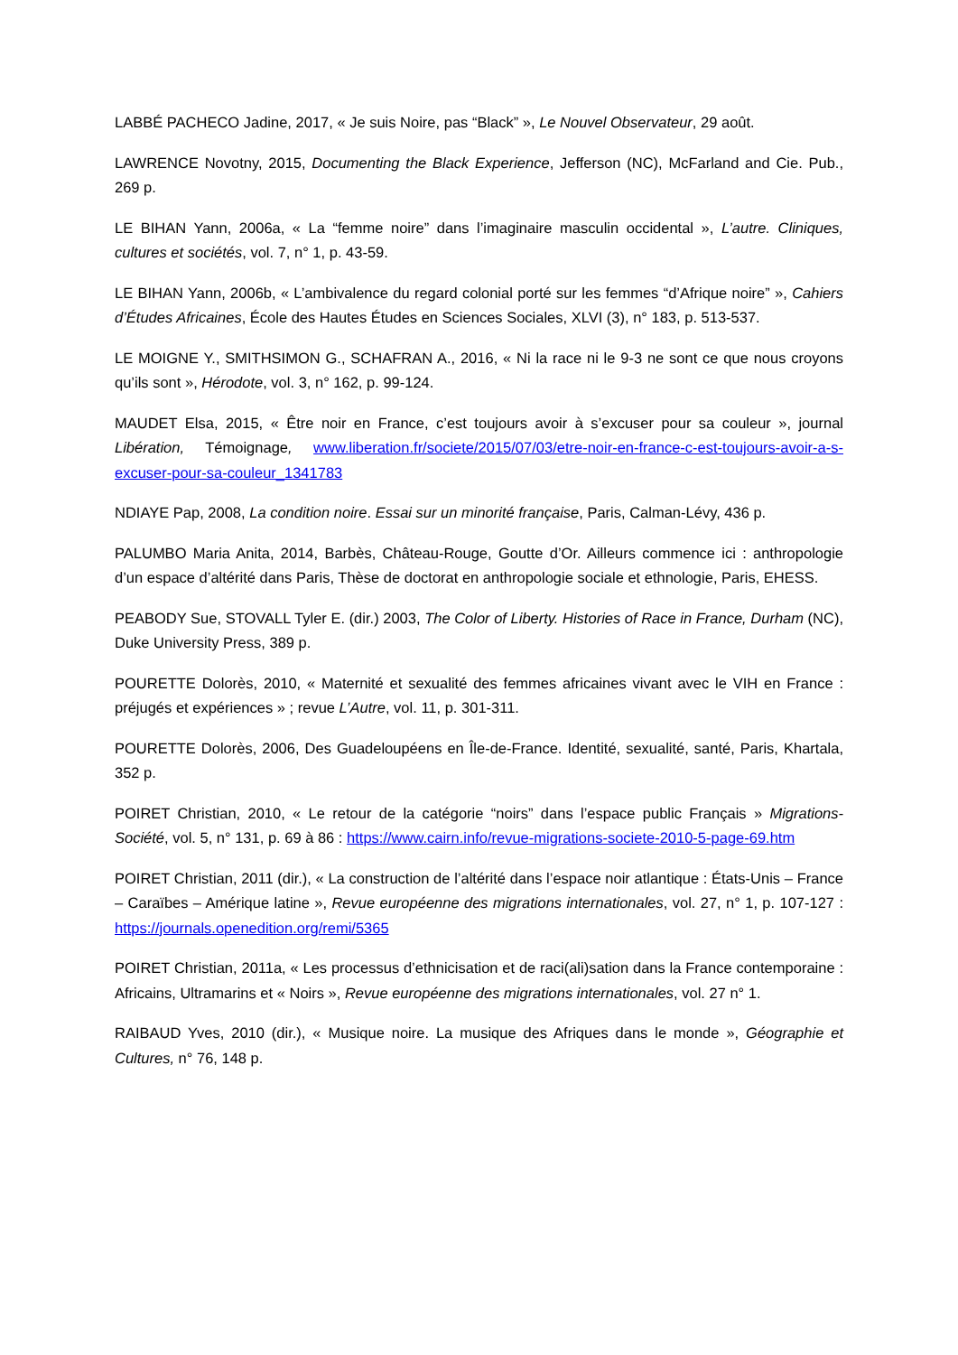LABBÉ PACHECO Jadine, 2017, « Je suis Noire, pas “Black” », Le Nouvel Observateur, 29 août.
LAWRENCE Novotny, 2015, Documenting the Black Experience, Jefferson (NC), McFarland and Cie. Pub., 269 p.
LE BIHAN Yann, 2006a, « La “femme noire” dans l’imaginaire masculin occidental », L’autre. Cliniques, cultures et sociétés, vol. 7, n° 1, p. 43-59.
LE BIHAN Yann, 2006b, « L’ambivalence du regard colonial porté sur les femmes “d’Afrique noire” », Cahiers d’Études Africaines, École des Hautes Études en Sciences Sociales, XLVI (3), n° 183, p. 513-537.
LE MOIGNE Y., SMITHSIMON G., SCHAFRAN A., 2016, « Ni la race ni le 9-3 ne sont ce que nous croyons qu’ils sont », Hérodote, vol. 3, n° 162, p. 99-124.
MAUDET Elsa, 2015, « Être noir en France, c’est toujours avoir à s’excuser pour sa couleur », journal Libération, Témoignage, www.liberation.fr/societe/2015/07/03/etre-noir-en-france-c-est-toujours-avoir-a-s-excuser-pour-sa-couleur_1341783
NDIAYE Pap, 2008, La condition noire. Essai sur un minorité française, Paris, Calman-Lévy, 436 p.
PALUMBO Maria Anita, 2014, Barbès, Château-Rouge, Goutte d’Or. Ailleurs commence ici : anthropologie d’un espace d’altérité dans Paris, Thèse de doctorat en anthropologie sociale et ethnologie, Paris, EHESS.
PEABODY Sue, STOVALL Tyler E. (dir.) 2003, The Color of Liberty. Histories of Race in France, Durham (NC), Duke University Press, 389 p.
POURETTE Dolorès, 2010, « Maternité et sexualité des femmes africaines vivant avec le VIH en France : préjugés et expériences » ; revue L’Autre, vol. 11, p. 301-311.
POURETTE Dolorès, 2006, Des Guadeloupéens en Île-de-France. Identité, sexualité, santé, Paris, Khartala, 352 p.
POIRET Christian, 2010, « Le retour de la catégorie “noirs” dans l’espace public Français » Migrations-Société, vol. 5, n° 131, p. 69 à 86 : https://www.cairn.info/revue-migrations-societe-2010-5-page-69.htm
POIRET Christian, 2011 (dir.), « La construction de l’altérité dans l’espace noir atlantique : États-Unis – France – Caraïbes – Amérique latine », Revue européenne des migrations internationales, vol. 27, n° 1, p. 107-127 : https://journals.openedition.org/remi/5365
POIRET Christian, 2011a, « Les processus d’ethnicisation et de raci(ali)sation dans la France contemporaine : Africains, Ultramarins et « Noirs », Revue européenne des migrations internationales, vol. 27 n° 1.
RAIBAUD Yves, 2010 (dir.), « Musique noire. La musique des Afriques dans le monde », Géographie et Cultures, n° 76, 148 p.